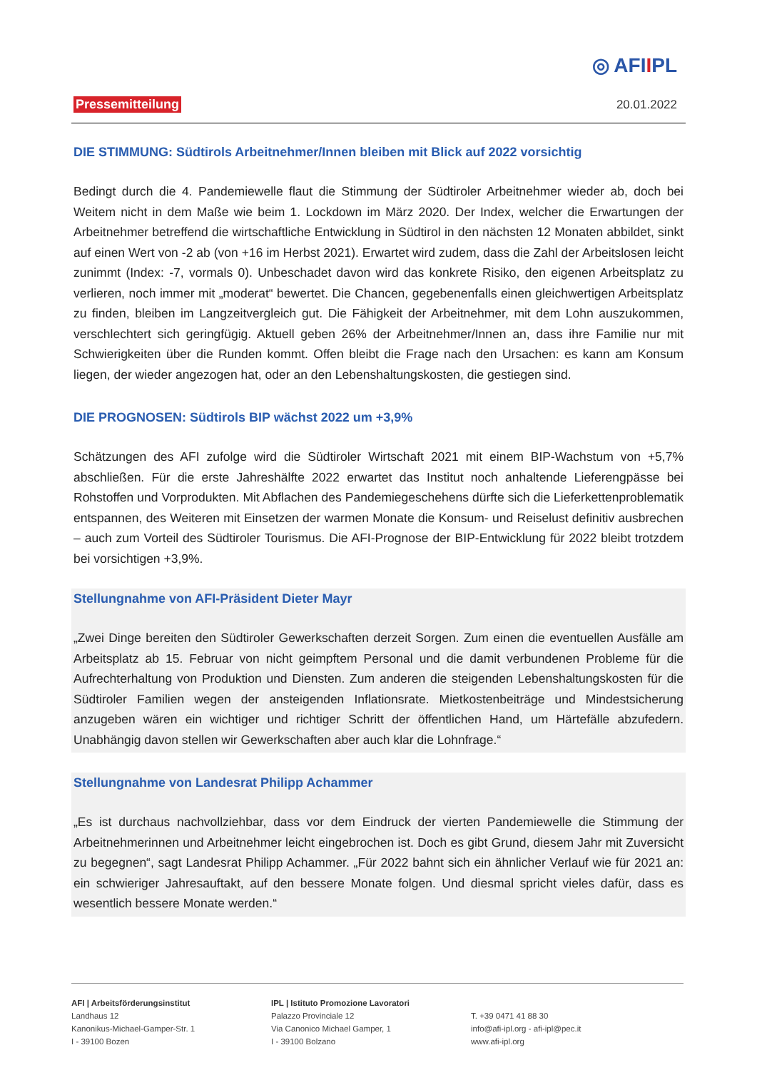◎ AFIIPL
Pressemitteilung 20.01.2022
DIE STIMMUNG: Südtirols Arbeitnehmer/Innen bleiben mit Blick auf 2022 vorsichtig
Bedingt durch die 4. Pandemiewelle flaut die Stimmung der Südtiroler Arbeitnehmer wieder ab, doch bei Weitem nicht in dem Maße wie beim 1. Lockdown im März 2020. Der Index, welcher die Erwartungen der Arbeitnehmer betreffend die wirtschaftliche Entwicklung in Südtirol in den nächsten 12 Monaten abbildet, sinkt auf einen Wert von -2 ab (von +16 im Herbst 2021). Erwartet wird zudem, dass die Zahl der Arbeitslosen leicht zunimmt (Index: -7, vormals 0). Unbeschadet davon wird das konkrete Risiko, den eigenen Arbeitsplatz zu verlieren, noch immer mit „moderat“ bewertet. Die Chancen, gegebenenfalls einen gleichwertigen Arbeitsplatz zu finden, bleiben im Langzeitvergleich gut. Die Fähigkeit der Arbeitnehmer, mit dem Lohn auszukommen, verschlechtert sich geringfügig. Aktuell geben 26% der Arbeitnehmer/Innen an, dass ihre Familie nur mit Schwierigkeiten über die Runden kommt. Offen bleibt die Frage nach den Ursachen: es kann am Konsum liegen, der wieder angezogen hat, oder an den Lebenshaltungskosten, die gestiegen sind.
DIE PROGNOSEN: Südtirols BIP wächst 2022 um +3,9%
Schätzungen des AFI zufolge wird die Südtiroler Wirtschaft 2021 mit einem BIP-Wachstum von +5,7% abschließen. Für die erste Jahreshälfte 2022 erwartet das Institut noch anhaltende Lieferengpässe bei Rohstoffen und Vorprodukten. Mit Abflachen des Pandemiegeschehens dürfte sich die Lieferkettenproblematik entspannen, des Weiteren mit Einsetzen der warmen Monate die Konsum- und Reiselust definitiv ausbrechen – auch zum Vorteil des Südtiroler Tourismus. Die AFI-Prognose der BIP-Entwicklung für 2022 bleibt trotzdem bei vorsichtigen +3,9%.
Stellungnahme von AFI-Präsident Dieter Mayr
„Zwei Dinge bereiten den Südtiroler Gewerkschaften derzeit Sorgen. Zum einen die eventuellen Ausfälle am Arbeitsplatz ab 15. Februar von nicht geimpftem Personal und die damit verbundenen Probleme für die Aufrechterhaltung von Produktion und Diensten. Zum anderen die steigenden Lebenshaltungskosten für die Südtiroler Familien wegen der ansteigenden Inflationsrate. Mietkostenbeiträge und Mindestsicherung anzugeben wären ein wichtiger und richtiger Schritt der öffentlichen Hand, um Härtefälle abzufedern. Unabhängig davon stellen wir Gewerkschaften aber auch klar die Lohnfrage.“
Stellungnahme von Landesrat Philipp Achammer
„Es ist durchaus nachvollziehbar, dass vor dem Eindruck der vierten Pandemiewelle die Stimmung der Arbeitnehmerinnen und Arbeitnehmer leicht eingebrochen ist. Doch es gibt Grund, diesem Jahr mit Zuversicht zu begegnen“, sagt Landesrat Philipp Achammer. „Für 2022 bahnt sich ein ähnlicher Verlauf wie für 2021 an: ein schwieriger Jahresauftakt, auf den bessere Monate folgen. Und diesmal spricht vieles dafür, dass es wesentlich bessere Monate werden.“
AFI | Arbeitsförderungsinstitut
Landhaus 12
Kanonikus-Michael-Gamper-Str. 1
I - 39100 Bozen
IPL | Istituto Promozione Lavoratori
Palazzo Provinciale 12
Via Canonico Michael Gamper, 1
I - 39100 Bolzano
T. +39 0471 41 88 30
info@afi-ipl.org - afi-ipl@pec.it
www.afi-ipl.org